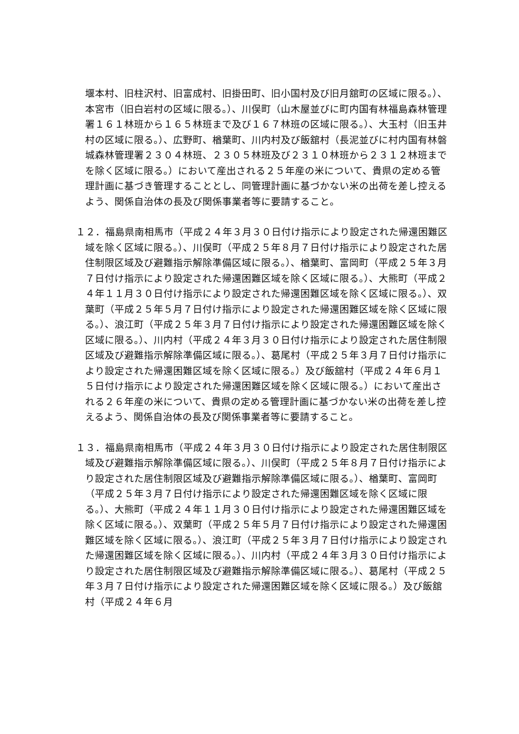堰本村、旧柱沢村、旧富成村、旧掛田町、旧小国村及び旧月舘町の区域に限る。）、本宮市（旧白岩村の区域に限る。）、川俣町（山木屋並びに町内国有林福島森林管理署１６１林班から１６５林班まで及び１６７林班の区域に限る。）、大玉村（旧玉井村の区域に限る。）、広野町、楢葉町、川内村及び飯舘村（長泥並びに村内国有林磐城森林管理署２３０４林班、２３０５林班及び２３１０林班から２３１２林班までを除く区域に限る。）において産出される２５年産の米について、貴県の定める管理計画に基づき管理することとし、同管理計画に基づかない米の出荷を差し控えるよう、関係自治体の長及び関係事業者等に要請すること。
１２．福島県南相馬市（平成２４年３月３０日付け指示により設定された帰還困難区域を除く区域に限る。）、川俣町（平成２５年８月７日付け指示により設定された居住制限区域及び避難指示解除準備区域に限る。）、楢葉町、富岡町（平成２５年３月７日付け指示により設定された帰還困難区域を除く区域に限る。）、大熊町（平成２４年１１月３０日付け指示により設定された帰還困難区域を除く区域に限る。）、双葉町（平成２５年５月７日付け指示により設定された帰還困難区域を除く区域に限る。）、浪江町（平成２５年３月７日付け指示により設定された帰還困難区域を除く区域に限る。）、川内村（平成２４年３月３０日付け指示により設定された居住制限区域及び避難指示解除準備区域に限る。）、葛尾村（平成２５年３月７日付け指示により設定された帰還困難区域を除く区域に限る。）及び飯舘村（平成２４年６月１５日付け指示により設定された帰還困難区域を除く区域に限る。）において産出される２６年産の米について、貴県の定める管理計画に基づかない米の出荷を差し控えるよう、関係自治体の長及び関係事業者等に要請すること。
１３．福島県南相馬市（平成２４年３月３０日付け指示により設定された居住制限区域及び避難指示解除準備区域に限る。）、川俣町（平成２５年８月７日付け指示により設定された居住制限区域及び避難指示解除準備区域に限る。）、楢葉町、富岡町（平成２５年３月７日付け指示により設定された帰還困難区域を除く区域に限る。）、大熊町（平成２４年１１月３０日付け指示により設定された帰還困難区域を除く区域に限る。）、双葉町（平成２５年５月７日付け指示により設定された帰還困難区域を除く区域に限る。）、浪江町（平成２５年３月７日付け指示により設定された帰還困難区域を除く区域に限る。）、川内村（平成２４年３月３０日付け指示により設定された居住制限区域及び避難指示解除準備区域に限る。）、葛尾村（平成２５年３月７日付け指示により設定された帰還困難区域を除く区域に限る。）及び飯舘村（平成２４年６月